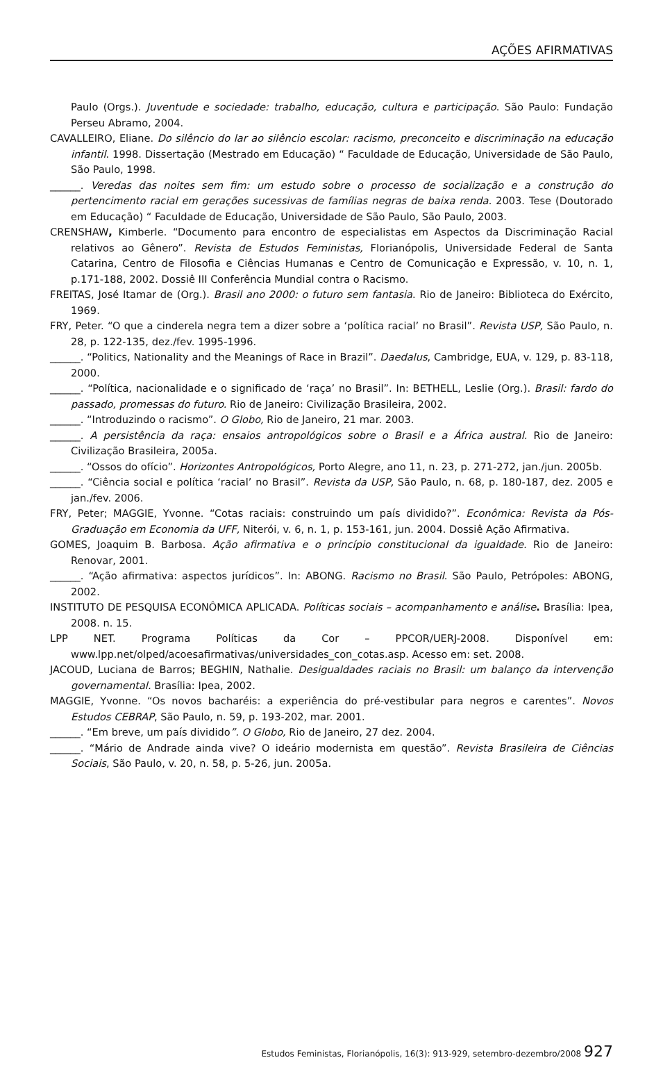AÇÕES AFIRMATIVAS
Paulo (Orgs.). Juventude e sociedade: trabalho, educação, cultura e participação. São Paulo: Fundação Perseu Abramo, 2004.
CAVALLEIRO, Eliane. Do silêncio do lar ao silêncio escolar: racismo, preconceito e discriminação na educação infantil. 1998. Dissertação (Mestrado em Educação) “ Faculdade de Educação, Universidade de São Paulo, São Paulo, 1998.
______. Veredas das noites sem fim: um estudo sobre o processo de socialização e a construção do pertencimento racial em gerações sucessivas de famílias negras de baixa renda. 2003. Tese (Doutorado em Educação) “ Faculdade de Educação, Universidade de São Paulo, São Paulo, 2003.
CRENSHAW, Kimberle. “Documento para encontro de especialistas em Aspectos da Discriminação Racial relativos ao Gênero”. Revista de Estudos Feministas, Florianópolis, Universidade Federal de Santa Catarina, Centro de Filosofia e Ciências Humanas e Centro de Comunicação e Expressão, v. 10, n. 1, p.171-188, 2002. Dossiê III Conferência Mundial contra o Racismo.
FREITAS, José Itamar de (Org.). Brasil ano 2000: o futuro sem fantasia. Rio de Janeiro: Biblioteca do Exército, 1969.
FRY, Peter. “O que a cinderela negra tem a dizer sobre a ‘política racial’ no Brasil”. Revista USP, São Paulo, n. 28, p. 122-135, dez./fev. 1995-1996.
______. “Politics, Nationality and the Meanings of Race in Brazil”. Daedalus, Cambridge, EUA, v. 129, p. 83-118, 2000.
______. “Política, nacionalidade e o significado de ‘raça’ no Brasil”. In: BETHELL, Leslie (Org.). Brasil: fardo do passado, promessas do futuro. Rio de Janeiro: Civilização Brasileira, 2002.
______. “Introduzindo o racismo”. O Globo, Rio de Janeiro, 21 mar. 2003.
______. A persistência da raça: ensaios antropológicos sobre o Brasil e a África austral. Rio de Janeiro: Civilização Brasileira, 2005a.
______. “Ossos do ofício”. Horizontes Antropológicos, Porto Alegre, ano 11, n. 23, p. 271-272, jan./jun. 2005b.
______. “Ciência social e política ‘racial’ no Brasil”. Revista da USP, São Paulo, n. 68, p. 180-187, dez. 2005 e jan./fev. 2006.
FRY, Peter; MAGGIE, Yvonne. “Cotas raciais: construindo um país dividido?”. Econômica: Revista da Pós-Graduação em Economia da UFF, Niterói, v. 6, n. 1, p. 153-161, jun. 2004. Dossiê Ação Afirmativa.
GOMES, Joaquim B. Barbosa. Ação afirmativa e o princípio constitucional da igualdade. Rio de Janeiro: Renovar, 2001.
______. “Ação afirmativa: aspectos jurídicos”. In: ABONG. Racismo no Brasil. São Paulo, Petrópoles: ABONG, 2002.
INSTITUTO DE PESQUISA ECONÔMICA APLICADA. Políticas sociais – acompanhamento e análise. Brasília: Ipea, 2008. n. 15.
LPP NET. Programa Políticas da Cor – PPCOR/UERJ-2008. Disponível em: www.lpp.net/olped/acoesafirmativas/universidades_con_cotas.asp. Acesso em: set. 2008.
JACOUD, Luciana de Barros; BEGHIN, Nathalie. Desigualdades raciais no Brasil: um balanço da intervenção governamental. Brasília: Ipea, 2002.
MAGGIE, Yvonne. “Os novos bacharéis: a experiência do pré-vestibular para negros e carentes”. Novos Estudos CEBRAP, São Paulo, n. 59, p. 193-202, mar. 2001.
______. “Em breve, um país dividido”. O Globo, Rio de Janeiro, 27 dez. 2004.
______. “Mário de Andrade ainda vive? O ideário modernista em questão”. Revista Brasileira de Ciências Sociais, São Paulo, v. 20, n. 58, p. 5-26, jun. 2005a.
Estudos Feministas, Florianópolis, 16(3): 913-929, setembro-dezembro/2008 927